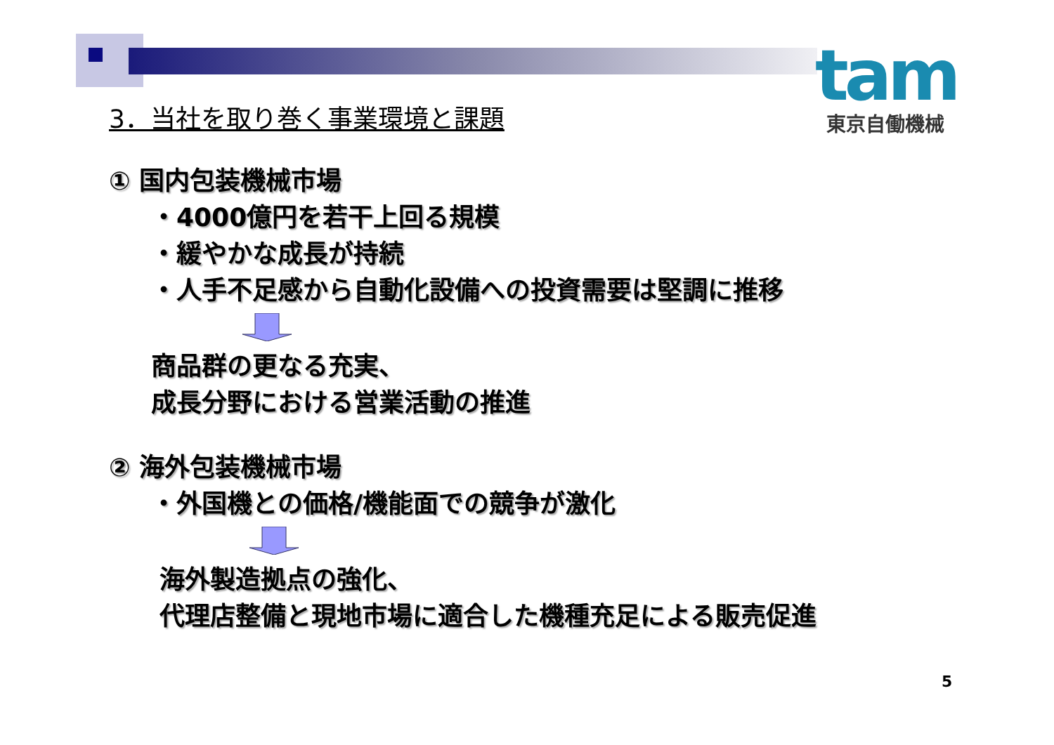tam
東京自働機械
3．当社を取り巻く事業環境と課題
① 国内包装機械市場
・4000億円を若干上回る規模
・緩やかな成長が持続
・人手不足感から自動化設備への投資需要は堅調に推移
商品群の更なる充実、
成長分野における営業活動の推進
② 海外包装機械市場
・外国機との価格/機能面での競争が激化
海外製造拠点の強化、
代理店整備と現地市場に適合した機種充足による販売促進
5